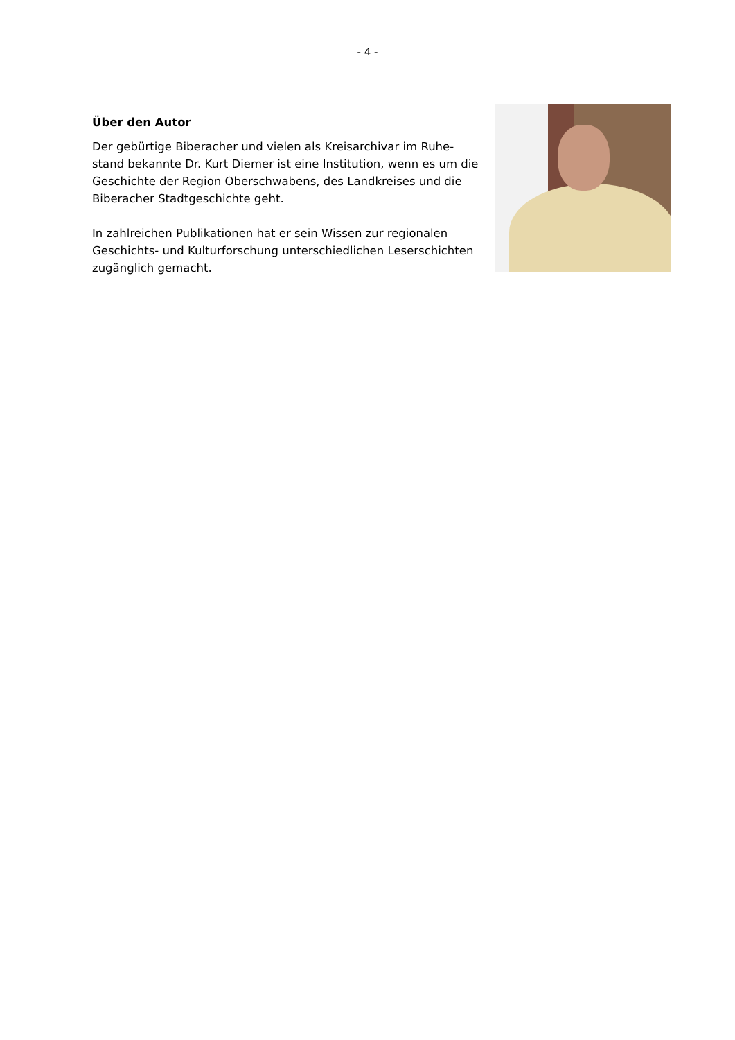- 4 -
Über den Autor
Der gebürtige Biberacher und vielen als Kreisarchivar im Ruhe­stand bekannte Dr. Kurt Diemer ist eine Institution, wenn es um die Geschichte der Region Oberschwabens, des Landkreises und die Biberacher Stadtgeschichte geht.
In zahlreichen Publikationen hat er sein Wissen zur regionalen Geschichts- und Kulturforschung unterschiedlichen Leser­schichten zugänglich gemacht.